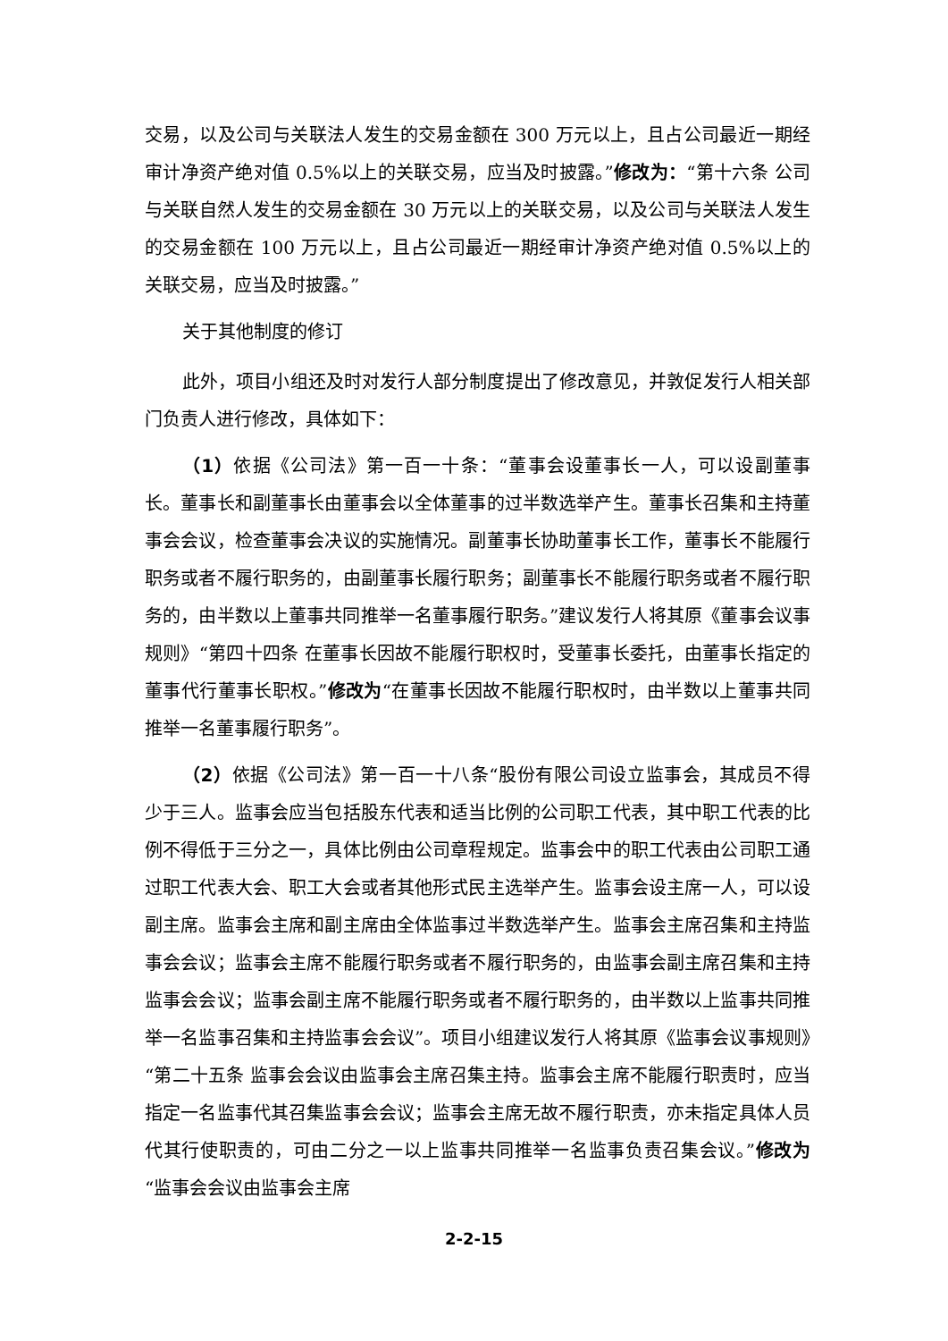交易，以及公司与关联法人发生的交易金额在 300 万元以上，且占公司最近一期经审计净资产绝对值 0.5%以上的关联交易，应当及时披露。”修改为：“第十六条 公司与关联自然人发生的交易金额在 30 万元以上的关联交易，以及公司与关联法人发生的交易金额在 100 万元以上，且占公司最近一期经审计净资产绝对值 0.5%以上的关联交易，应当及时披露。”
关于其他制度的修订
此外，项目小组还及时对发行人部分制度提出了修改意见，并敦促发行人相关部门负责人进行修改，具体如下：
（1）依据《公司法》第一百一十条：“董事会设董事长一人，可以设副董事长。董事长和副董事长由董事会以全体董事的过半数选举产生。董事长召集和主持董事会会议，检查董事会决议的实施情况。副董事长协助董事长工作，董事长不能履行职务或者不履行职务的，由副董事长履行职务；副董事长不能履行职务或者不履行职务的，由半数以上董事共同推举一名董事履行职务。”建议发行人将其原《董事会议事规则》“第四十四条 在董事长因故不能履行职权时，受董事长委托，由董事长指定的董事代行董事长职权。”修改为“在董事长因故不能履行职权时，由半数以上董事共同推举一名董事履行职务”。
（2）依据《公司法》第一百一十八条“股份有限公司设立监事会，其成员不得少于三人。监事会应当包括股东代表和适当比例的公司职工代表，其中职工代表的比例不得低于三分之一，具体比例由公司章程规定。监事会中的职工代表由公司职工通过职工代表大会、职工大会或者其他形式民主选举产生。监事会设主席一人，可以设副主席。监事会主席和副主席由全体监事过半数选举产生。监事会主席召集和主持监事会会议；监事会主席不能履行职务或者不履行职务的，由监事会副主席召集和主持监事会会议；监事会副主席不能履行职务或者不履行职务的，由半数以上监事共同推举一名监事召集和主持监事会会议”。项目小组建议发行人将其原《监事会议事规则》“第二十五条 监事会会议由监事会主席召集主持。监事会主席不能履行职责时，应当指定一名监事代其召集监事会会议；监事会主席无故不履行职责，亦未指定具体人员代其行使职责的，可由二分之一以上监事共同推举一名监事负责召集会议。”修改为“监事会会议由监事会主席
2-2-15